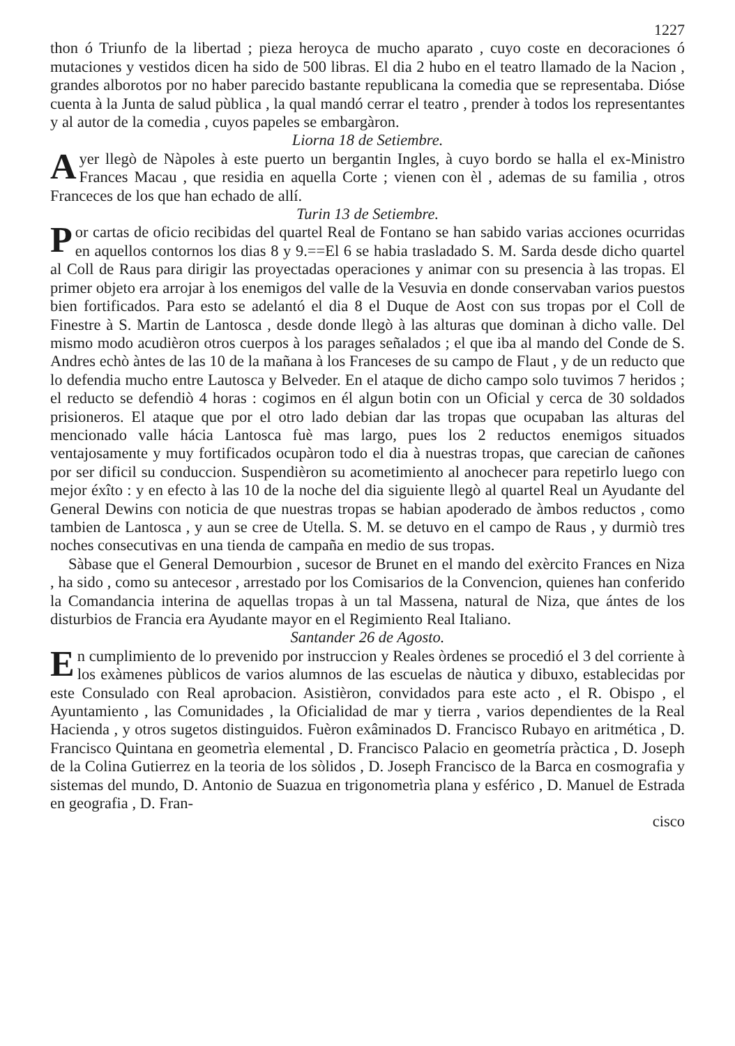1227
thon ó Triunfo de la libertad ; pieza heroyca de mucho aparato , cuyo coste en decoraciones ó mutaciones y vestidos dicen ha sido de 500 libras. El dia 2 hubo en el teatro llamado de la Nacion , grandes alborotos por no haber parecido bastante republicana la comedia que se representaba. Dióse cuenta à la Junta de salud pùblica , la qual mandó cerrar el teatro , prender à todos los representantes y al autor de la comedia , cuyos papeles se embargàron.
Liorna 18 de Setiembre.
Ayer llegò de Nàpoles à este puerto un bergantin Ingles, à cuyo bordo se halla el ex-Ministro Frances Macau , que residia en aquella Corte ; vienen con èl , ademas de su familia , otros Franceces de los que han echado de allí.
Turin 13 de Setiembre.
Por cartas de oficio recibidas del quartel Real de Fontano se han sabido varias acciones ocurridas en aquellos contornos los dias 8 y 9.==El 6 se habia trasladado S. M. Sarda desde dicho quartel al Coll de Raus para dirigir las proyectadas operaciones y animar con su presencia à las tropas. El primer objeto era arrojar à los enemigos del valle de la Vesuvia en donde conservaban varios puestos bien fortificados. Para esto se adelantó el dia 8 el Duque de Aost con sus tropas por el Coll de Finestre à S. Martin de Lantosca , desde donde llegò à las alturas que dominan à dicho valle. Del mismo modo acudièron otros cuerpos à los parages señalados ; el que iba al mando del Conde de S. Andres echò àntes de las 10 de la mañana à los Franceses de su campo de Flaut , y de un reducto que lo defendia mucho entre Lautosca y Belveder. En el ataque de dicho campo solo tuvimos 7 heridos ; el reducto se defendiò 4 horas : cogimos en él algun botin con un Oficial y cerca de 30 soldados prisioneros. El ataque que por el otro lado debian dar las tropas que ocupaban las alturas del mencionado valle hácia Lantosca fuè mas largo, pues los 2 reductos enemigos situados ventajosamente y muy fortificados ocupàron todo el dia à nuestras tropas, que carecian de cañones por ser dificil su conduccion. Suspendièron su acometimiento al anochecer para repetirlo luego con mejor éxîto : y en efecto à las 10 de la noche del dia siguiente llegò al quartel Real un Ayudante del General Dewins con noticia de que nuestras tropas se habian apoderado de àmbos reductos , como tambien de Lantosca , y aun se cree de Utella. S. M. se detuvo en el campo de Raus , y durmiò tres noches consecutivas en una tienda de campaña en medio de sus tropas.
Sàbase que el General Demourbion , sucesor de Brunet en el mando del exèrcito Frances en Niza , ha sido , como su antecesor , arrestado por los Comisarios de la Convencion, quienes han conferido la Comandancia interina de aquellas tropas à un tal Massena, natural de Niza, que ántes de los disturbios de Francia era Ayudante mayor en el Regimiento Real Italiano.
Santander 26 de Agosto.
En cumplimiento de lo prevenido por instruccion y Reales òrdenes se procedió el 3 del corriente à los exàmenes pùblicos de varios alumnos de las escuelas de nàutica y dibuxo, establecidas por este Consulado con Real aprobacion. Asistièron, convidados para este acto , el R. Obispo , el Ayuntamiento , las Comunidades , la Oficialidad de mar y tierra , varios dependientes de la Real Hacienda , y otros sugetos distinguidos. Fuèron exâminados D. Francisco Rubayo en aritmética , D. Francisco Quintana en geometrìa elemental , D. Francisco Palacio en geometría pràctica , D. Joseph de la Colina Gutierrez en la teoria de los sòlidos , D. Joseph Francisco de la Barca en cosmografia y sistemas del mundo, D. Antonio de Suazua en trigonometrìa plana y esférico , D. Manuel de Estrada en geografia , D. Fran-
cisco